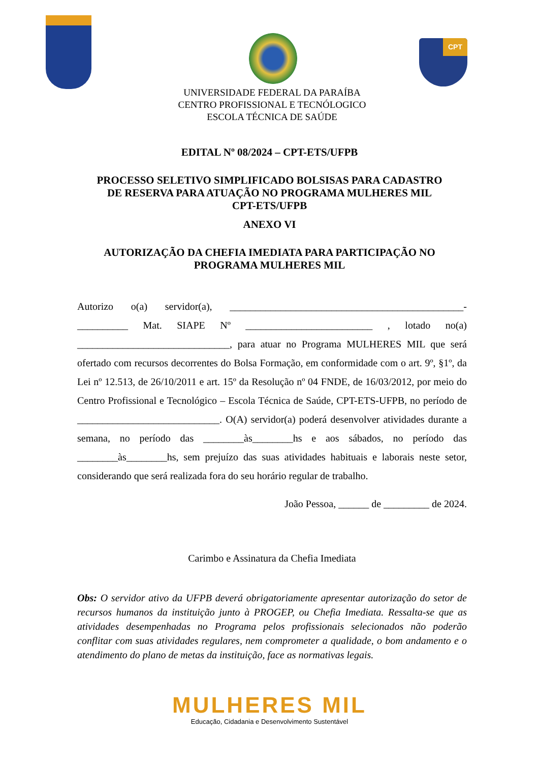CPT
UNIVERSIDADE FEDERAL DA PARAÍBA
CENTRO PROFISSIONAL E TECNÓLOGICO
ESCOLA TÉCNICA DE SAÚDE
EDITAL Nº 08/2024 – CPT-ETS/UFPB
PROCESSO SELETIVO SIMPLIFICADO BOLSISAS PARA CADASTRO
DE RESERVA PARA ATUAÇÃO NO PROGRAMA MULHERES MIL
CPT-ETS/UFPB
ANEXO VI
AUTORIZAÇÃO DA CHEFIA IMEDIATA PARA PARTICIPAÇÃO NO
PROGRAMA MULHERES MIL
Autorizo o(a) servidor(a), ______________________________________________- __________ Mat. SIAPE Nº _________________________ , lotado no(a) ______________________________, para atuar no Programa MULHERES MIL que será ofertado com recursos decorrentes do Bolsa Formação, em conformidade com o art. 9º, §1º, da Lei nº 12.513, de 26/10/2011 e art. 15º da Resolução nº 04 FNDE, de 16/03/2012, por meio do Centro Profissional e Tecnológico – Escola Técnica de Saúde, CPT-ETS-UFPB, no período de ____________________________. O(A) servidor(a) poderá desenvolver atividades durante a semana, no período das ________às________hs e aos sábados, no período das ________às________hs, sem prejuízo das suas atividades habituais e laborais neste setor, considerando que será realizada fora do seu horário regular de trabalho.
João Pessoa, ______ de _________ de 2024.
Carimbo e Assinatura da Chefia Imediata
Obs: O servidor ativo da UFPB deverá obrigatoriamente apresentar autorização do setor de recursos humanos da instituição junto à PROGEP, ou Chefia Imediata. Ressalta-se que as atividades desempenhadas no Programa pelos profissionais selecionados não poderão conflitar com suas atividades regulares, nem comprometer a qualidade, o bom andamento e o atendimento do plano de metas da instituição, face as normativas legais.
MULHERES MIL
Educação, Cidadania e Desenvolvimento Sustentável